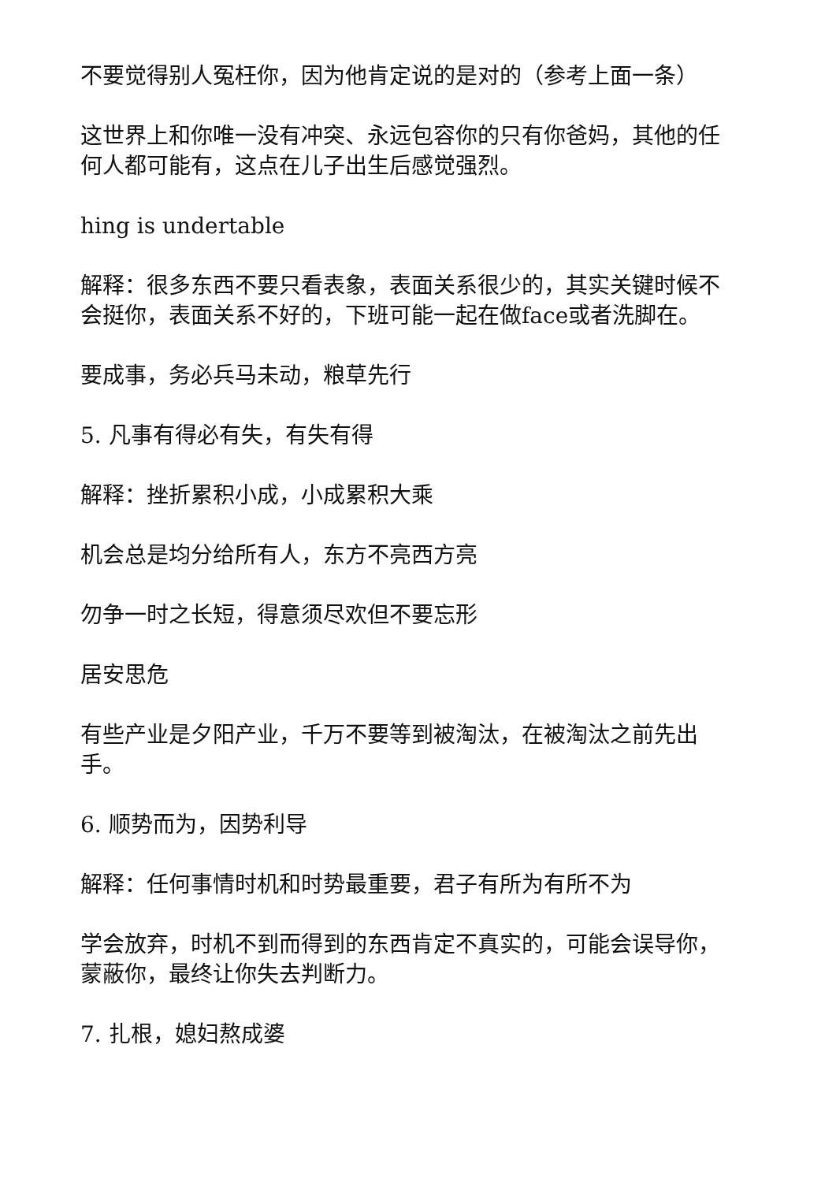不要觉得别人冤枉你，因为他肯定说的是对的（参考上面一条）
这世界上和你唯一没有冲突、永远包容你的只有你爸妈，其他的任何人都可能有，这点在儿子出生后感觉强烈。
hing is undertable
解释：很多东西不要只看表象，表面关系很少的，其实关键时候不会挺你，表面关系不好的，下班可能一起在做face或者洗脚在。
要成事，务必兵马未动，粮草先行
5. 凡事有得必有失，有失有得
解释：挫折累积小成，小成累积大乘
机会总是均分给所有人，东方不亮西方亮
勿争一时之长短，得意须尽欢但不要忘形
居安思危
有些产业是夕阳产业，千万不要等到被淘汰，在被淘汰之前先出手。
6. 顺势而为，因势利导
解释：任何事情时机和时势最重要，君子有所为有所不为
学会放弃，时机不到而得到的东西肯定不真实的，可能会误导你，蒙蔽你，最终让你失去判断力。
7. 扎根，媳妇熬成婆